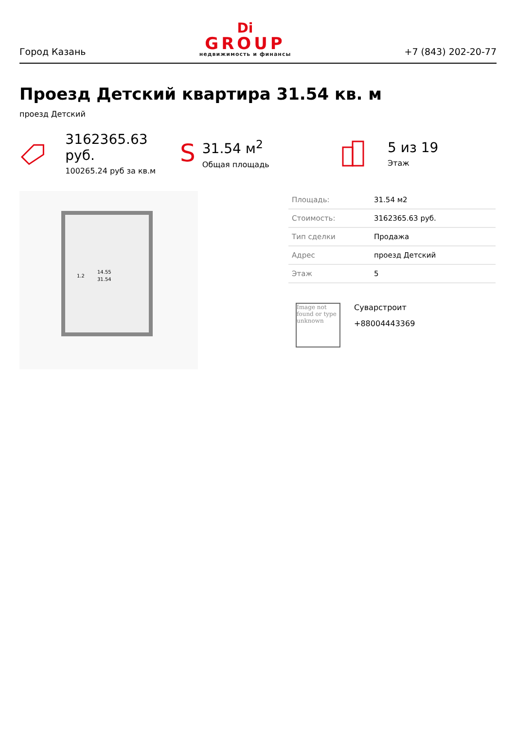Город Казань
Di
GROUP
недвижимость и финансы
+7 (843) 202-20-77
Проезд Детский квартира 31.54 кв. м
проезд Детский
3162365.63 руб.
100265.24 руб за кв.м
S
31.54 м<sup>2</sup>
Общая площадь
5 из 19
Этаж
14.55
31.54
1.2
| Площадь: | 31.54 м2 |
| Стоимость: | 3162365.63 руб. |
| Тип сделки | Продажа |
| Адрес | проезд Детский |
| Этаж | 5 |
Image not found or type unknown
Суварстроит
+88004443369